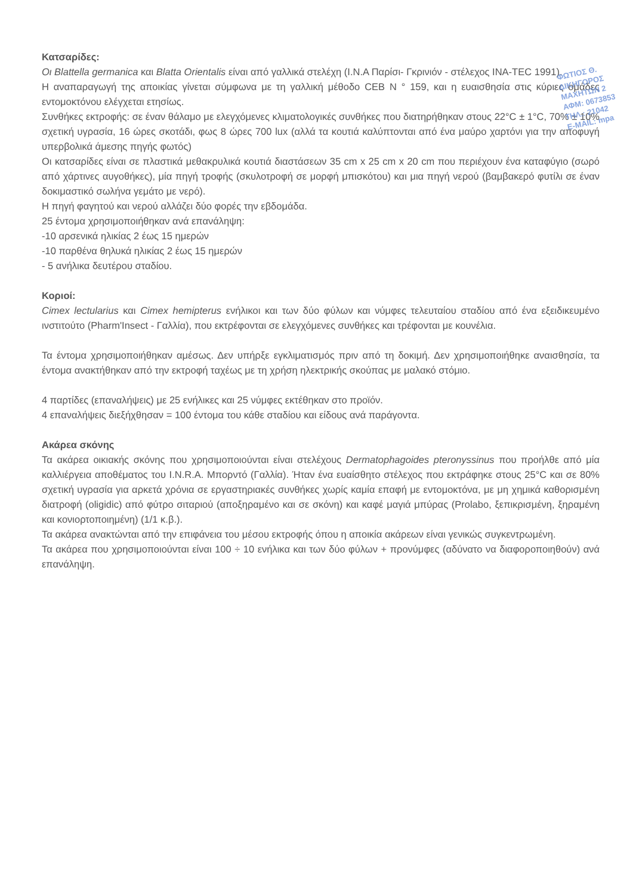Κατσαρίδες:
Οι Blattella germanica και Blatta Orientalis είναι από γαλλικά στελέχη (I.N.A Παρίσι- Γκρινιόν - στέλεχος INA-TEC 1991).
Η αναπαραγωγή της αποικίας γίνεται σύμφωνα με τη γαλλική μέθοδο CEB N ° 159, και η ευαισθησία στις κύριες ομάδες εντομοκτόνου ελέγχεται ετησίως.
Συνθήκες εκτροφής: σε έναν θάλαμο με ελεγχόμενες κλιματολογικές συνθήκες που διατηρήθηκαν στους 22°C ± 1°C, 70% ± 10% σχετική υγρασία, 16 ώρες σκοτάδι, φως 8 ώρες 700 lux (αλλά τα κουτιά καλύπτονται από ένα μαύρο χαρτόνι για την αποφυγή υπερβολικά άμεσης πηγής φωτός)
Οι κατσαρίδες είναι σε πλαστικά μεθακρυλικά κουτιά διαστάσεων 35 cm x 25 cm x 20 cm που περιέχουν ένα καταφύγιο (σωρό από χάρτινες αυγοθήκες), μία πηγή τροφής (σκυλοτροφή σε μορφή μπισκότου) και μια πηγή νερού (βαμβακερό φυτίλι σε έναν δοκιμαστικό σωλήνα γεμάτο με νερό).
Η πηγή φαγητού και νερού αλλάζει δύο φορές την εβδομάδα.
25 έντομα χρησιμοποιήθηκαν ανά επανάληψη:
-10 αρσενικά ηλικίας 2 έως 15 ημερών
-10 παρθένα θηλυκά ηλικίας 2 έως 15 ημερών
- 5 ανήλικα δευτέρου σταδίου.
Κοριοί:
Cimex lectularius και Cimex hemipterus ενήλικοι και των δύο φύλων και νύμφες τελευταίου σταδίου από ένα εξειδικευμένο ινστιτούτο (Pharm'Insect - Γαλλία), που εκτρέφονται σε ελεγχόμενες συνθήκες και τρέφονται με κουνέλια.
Τα έντομα χρησιμοποιήθηκαν αμέσως. Δεν υπήρξε εγκλιματισμός πριν από τη δοκιμή. Δεν χρησιμοποιήθηκε αναισθησία, τα έντομα ανακτήθηκαν από την εκτροφή ταχέως με τη χρήση ηλεκτρικής σκούπας με μαλακό στόμιο.
4 παρτίδες (επαναλήψεις) με 25 ενήλικες και 25 νύμφες εκτέθηκαν στο προϊόν.
4 επαναλήψεις διεξήχθησαν = 100 έντομα του κάθε σταδίου και είδους ανά παράγοντα.
Ακάρεα σκόνης
Τα ακάρεα οικιακής σκόνης που χρησιμοποιούνται είναι στελέχους Dermatophagoides pteronyssinus που προήλθε από μία καλλιέργεια αποθέματος του I.N.R.A. Μπορντό (Γαλλία). Ήταν ένα ευαίσθητο στέλεχος που εκτράφηκε στους 25°C και σε 80% σχετική υγρασία για αρκετά χρόνια σε εργαστηριακές συνθήκες χωρίς καμία επαφή με εντομοκτόνα, με μη χημικά καθορισμένη διατροφή (oligidic) από φύτρο σιταριού (αποξηραμένο και σε σκόνη) και καφέ μαγιά μπύρας (Prolabo, ξεπικρισμένη, ξηραμένη και κονιορτοποιημένη) (1/1 κ.β.).
Τα ακάρεα ανακτώνται από την επιφάνεια του μέσου εκτροφής όπου η αποικία ακάρεων είναι γενικώς συγκεντρωμένη.
Τα ακάρεα που χρησιμοποιούνται είναι 100 ÷ 10 ενήλικα και των δύο φύλων + προνύμφες (αδύνατο να διαφοροποιηθούν) ανά επανάληψη.
ΦΩΤΙΟΣ Θ.
ΔΙΚΗΓΟΡΟΣ
ΜΑΧΗΤΩΝ 2
ΑΦΜ: 0673853
ΤΗΛ.: 21042
E-MAIL: mpa